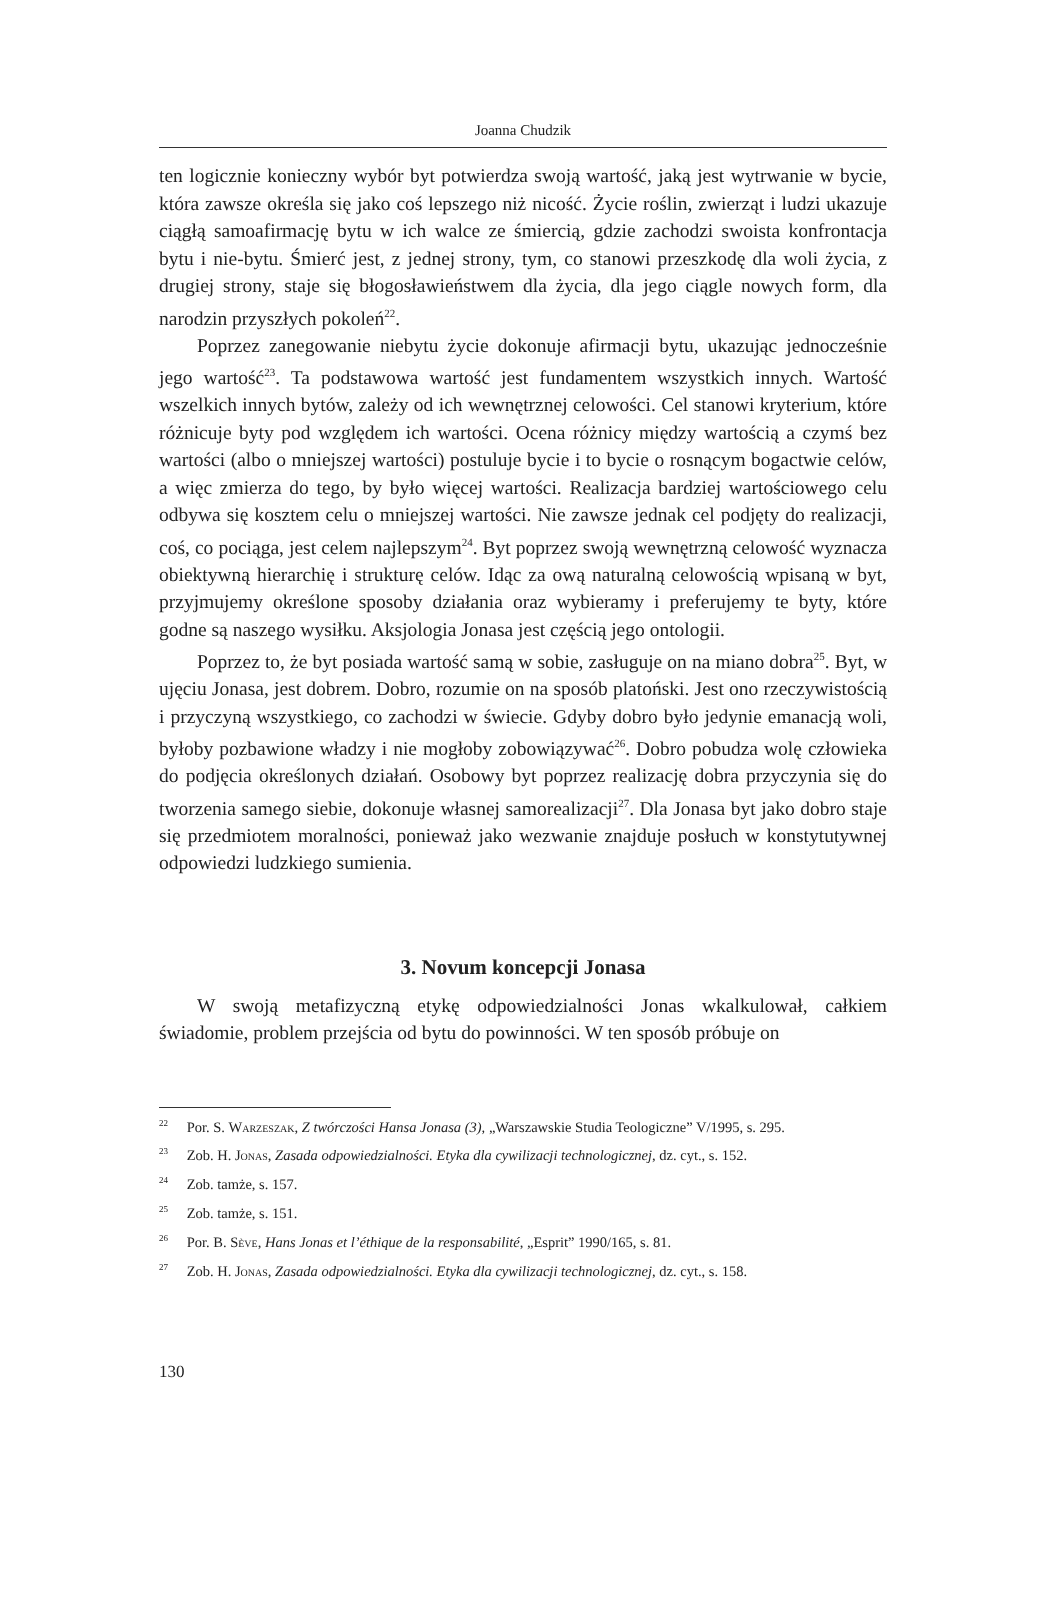Joanna Chudzik
ten logicznie konieczny wybór byt potwierdza swoją wartość, jaką jest wytrwanie w bycie, która zawsze określa się jako coś lepszego niż nicość. Życie roślin, zwierząt i ludzi ukazuje ciągłą samoafirmację bytu w ich walce ze śmiercią, gdzie zachodzi swoista konfrontacja bytu i nie-bytu. Śmierć jest, z jednej strony, tym, co stanowi przeszkodę dla woli życia, z drugiej strony, staje się błogosławieństwem dla życia, dla jego ciągle nowych form, dla narodzin przyszłych pokoleń<sup>22</sup>.
Poprzez zanegowanie niebytu życie dokonuje afirmacji bytu, ukazując jednocześnie jego wartość<sup>23</sup>. Ta podstawowa wartość jest fundamentem wszystkich innych. Wartość wszelkich innych bytów, zależy od ich wewnętrznej celowości. Cel stanowi kryterium, które różnicuje byty pod względem ich wartości. Ocena różnicy między wartością a czymś bez wartości (albo o mniejszej wartości) postuluje bycie i to bycie o rosnącym bogactwie celów, a więc zmierza do tego, by było więcej wartości. Realizacja bardziej wartościowego celu odbywa się kosztem celu o mniejszej wartości. Nie zawsze jednak cel podjęty do realizacji, coś, co pociąga, jest celem najlepszym<sup>24</sup>. Byt poprzez swoją wewnętrzną celowość wyznacza obiektywną hierarchię i strukturę celów. Idąc za ową naturalną celowością wpisaną w byt, przyjmujemy określone sposoby działania oraz wybieramy i preferujemy te byty, które godne są naszego wysiłku. Aksjologia Jonasa jest częścią jego ontologii.
Poprzez to, że byt posiada wartość samą w sobie, zasługuje on na miano dobra<sup>25</sup>. Byt, w ujęciu Jonasa, jest dobrem. Dobro, rozumie on na sposób platoński. Jest ono rzeczywistością i przyczyną wszystkiego, co zachodzi w świecie. Gdyby dobro było jedynie emanacją woli, byłoby pozbawione władzy i nie mogłoby zobowiązywać<sup>26</sup>. Dobro pobudza wolę człowieka do podjęcia określonych działań. Osobowy byt poprzez realizację dobra przyczynia się do tworzenia samego siebie, dokonuje własnej samorealizacji<sup>27</sup>. Dla Jonasa byt jako dobro staje się przedmiotem moralności, ponieważ jako wezwanie znajduje posłuch w konstytutywnej odpowiedzi ludzkiego sumienia.
3. Novum koncepcji Jonasa
W swoją metafizyczną etykę odpowiedzialności Jonas wkalkulował, całkiem świadomie, problem przejścia od bytu do powinności. W ten sposób próbuje on
<sup>22</sup> Por. S. Warzeszak, Z twórczości Hansa Jonasa (3), „Warszawskie Studia Teologiczne” V/1995, s. 295.
<sup>23</sup> Zob. H. Jonas, Zasada odpowiedzialności. Etyka dla cywilizacji technologicznej, dz. cyt., s. 152.
<sup>24</sup> Zob. tamże, s. 157.
<sup>25</sup> Zob. tamże, s. 151.
<sup>26</sup> Por. B. Sève, Hans Jonas et l’éthique de la responsabilité, „Esprit” 1990/165, s. 81.
<sup>27</sup> Zob. H. Jonas, Zasada odpowiedzialności. Etyka dla cywilizacji technologicznej, dz. cyt., s. 158.
130